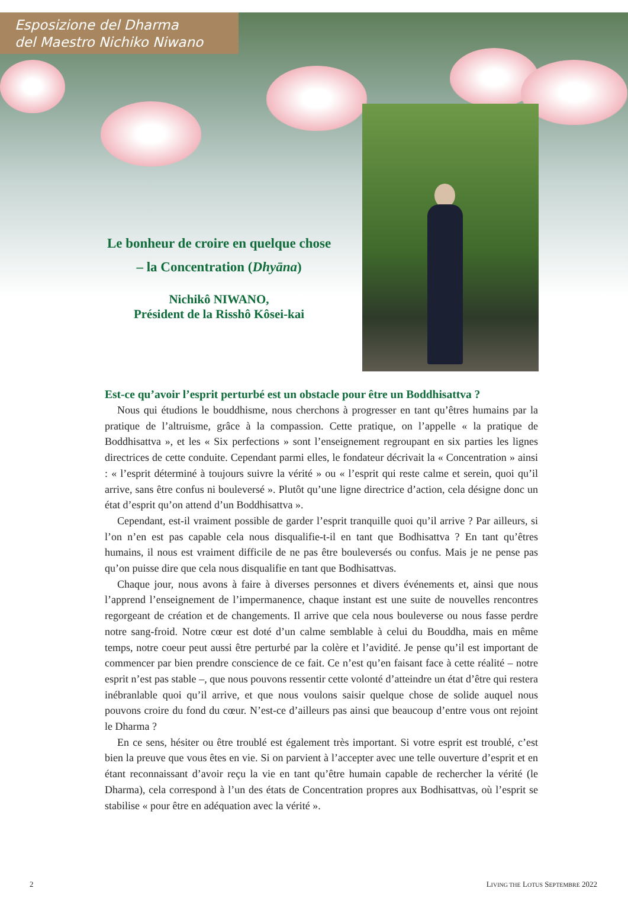Esposizione del Dharma
del Maestro Nichiko Niwano
Le bonheur de croire en quelque chose
– la Concentration (Dhyāna)
Nichikô NIWANO,
Président de la Risshô Kôsei-kai
Est-ce qu’avoir l’esprit perturbé est un obstacle pour être un Boddhisattva ?
Nous qui étudions le bouddhisme, nous cherchons à progresser en tant qu’êtres humains par la pratique de l’altruisme, grâce à la compassion. Cette pratique, on l’appelle « la pratique de Boddhisattva », et les « Six perfections » sont l’enseignement regroupant en six parties les lignes directrices de cette conduite. Cependant parmi elles, le fondateur décrivait la « Concentration » ainsi : « l’esprit déterminé à toujours suivre la vérité » ou « l’esprit qui reste calme et serein, quoi qu’il arrive, sans être confus ni bouleversé ». Plutôt qu’une ligne directrice d’action, cela désigne donc un état d’esprit qu’on attend d’un Boddhisattva ».
Cependant, est-il vraiment possible de garder l’esprit tranquille quoi qu’il arrive ? Par ailleurs, si l’on n’en est pas capable cela nous disqualifie-t-il en tant que Bodhisattva ? En tant qu’êtres humains, il nous est vraiment difficile de ne pas être bouleversés ou confus. Mais je ne pense pas qu’on puisse dire que cela nous disqualifie en tant que Bodhisattvas.
Chaque jour, nous avons à faire à diverses personnes et divers événements et, ainsi que nous l’apprend l’enseignement de l’impermanence, chaque instant est une suite de nouvelles rencontres regorgeant de création et de changements. Il arrive que cela nous bouleverse ou nous fasse perdre notre sang-froid. Notre cœur est doté d’un calme semblable à celui du Bouddha, mais en même temps, notre coeur peut aussi être perturbé par la colère et l’avidité. Je pense qu’il est important de commencer par bien prendre conscience de ce fait. Ce n’est qu’en faisant face à cette réalité – notre esprit n’est pas stable –, que nous pouvons ressentir cette volonté d’atteindre un état d’être qui restera inébranlable quoi qu’il arrive, et que nous voulons saisir quelque chose de solide auquel nous pouvons croire du fond du cœur. N’est-ce d’ailleurs pas ainsi que beaucoup d’entre vous ont rejoint le Dharma ?
En ce sens, hésiter ou être troublé est également très important. Si votre esprit est troublé, c’est bien la preuve que vous êtes en vie. Si on parvient à l’accepter avec une telle ouverture d’esprit et en étant reconnaissant d’avoir reçu la vie en tant qu’être humain capable de rechercher la vérité (le Dharma), cela correspond à l’un des états de Concentration propres aux Bodhisattvas, où l’esprit se stabilise « pour être en adéquation avec la vérité ».
2
LIVING THE LOTUS SEPTEMBRE 2022